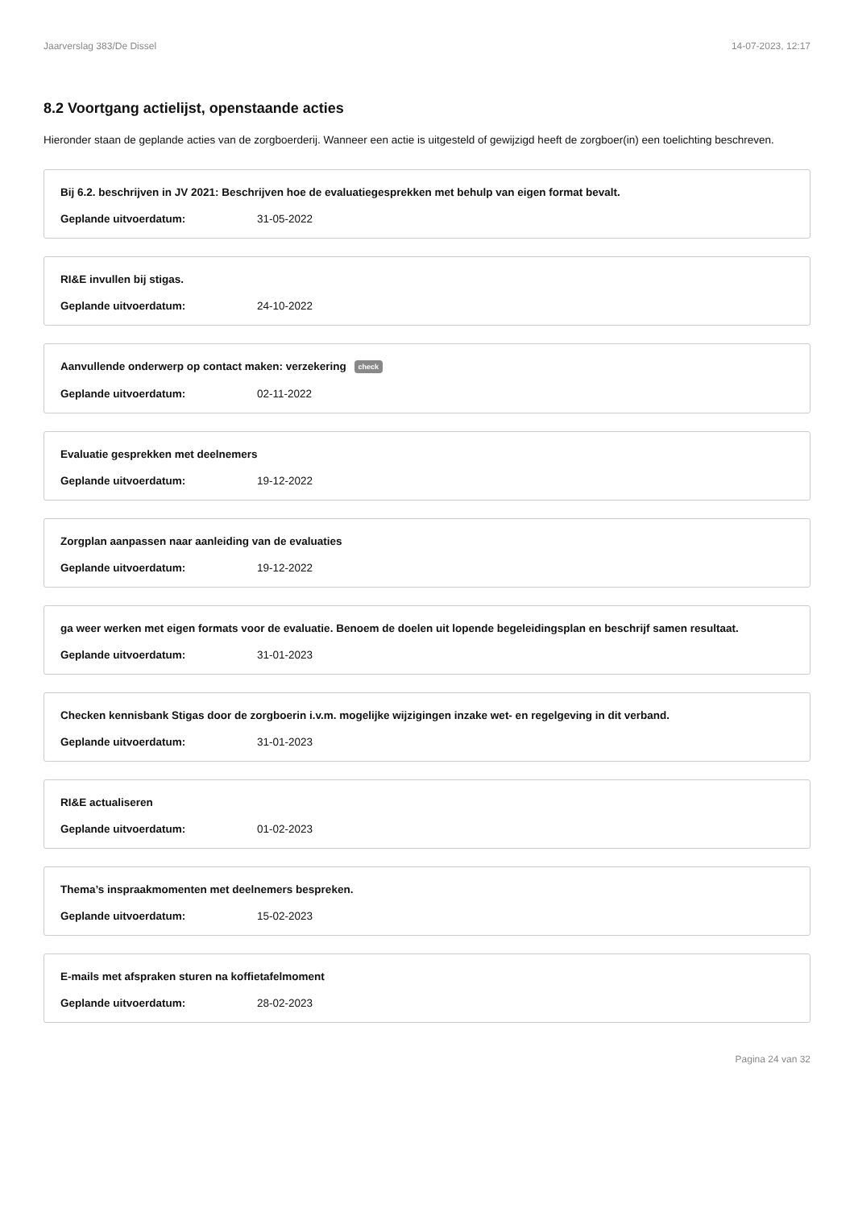Jaarverslag 383/De Dissel 14-07-2023, 12:17
8.2 Voortgang actielijst, openstaande acties
Hieronder staan de geplande acties van de zorgboerderij. Wanneer een actie is uitgesteld of gewijzigd heeft de zorgboer(in) een toelichting beschreven.
Bij 6.2. beschrijven in JV 2021: Beschrijven hoe de evaluatiegesprekken met behulp van eigen format bevalt.
Geplande uitvoerdatum: 31-05-2022
RI&E invullen bij stigas.
Geplande uitvoerdatum: 24-10-2022
Aanvullende onderwerp op contact maken: verzekering check
Geplande uitvoerdatum: 02-11-2022
Evaluatie gesprekken met deelnemers
Geplande uitvoerdatum: 19-12-2022
Zorgplan aanpassen naar aanleiding van de evaluaties
Geplande uitvoerdatum: 19-12-2022
ga weer werken met eigen formats voor de evaluatie. Benoem de doelen uit lopende begeleidingsplan en beschrijf samen resultaat.
Geplande uitvoerdatum: 31-01-2023
Checken kennisbank Stigas door de zorgboerin i.v.m. mogelijke wijzigingen inzake wet- en regelgeving in dit verband.
Geplande uitvoerdatum: 31-01-2023
RI&E actualiseren
Geplande uitvoerdatum: 01-02-2023
Thema’s inspraakmomenten met deelnemers bespreken.
Geplande uitvoerdatum: 15-02-2023
E-mails met afspraken sturen na koffietafelmoment
Geplande uitvoerdatum: 28-02-2023
Pagina 24 van 32